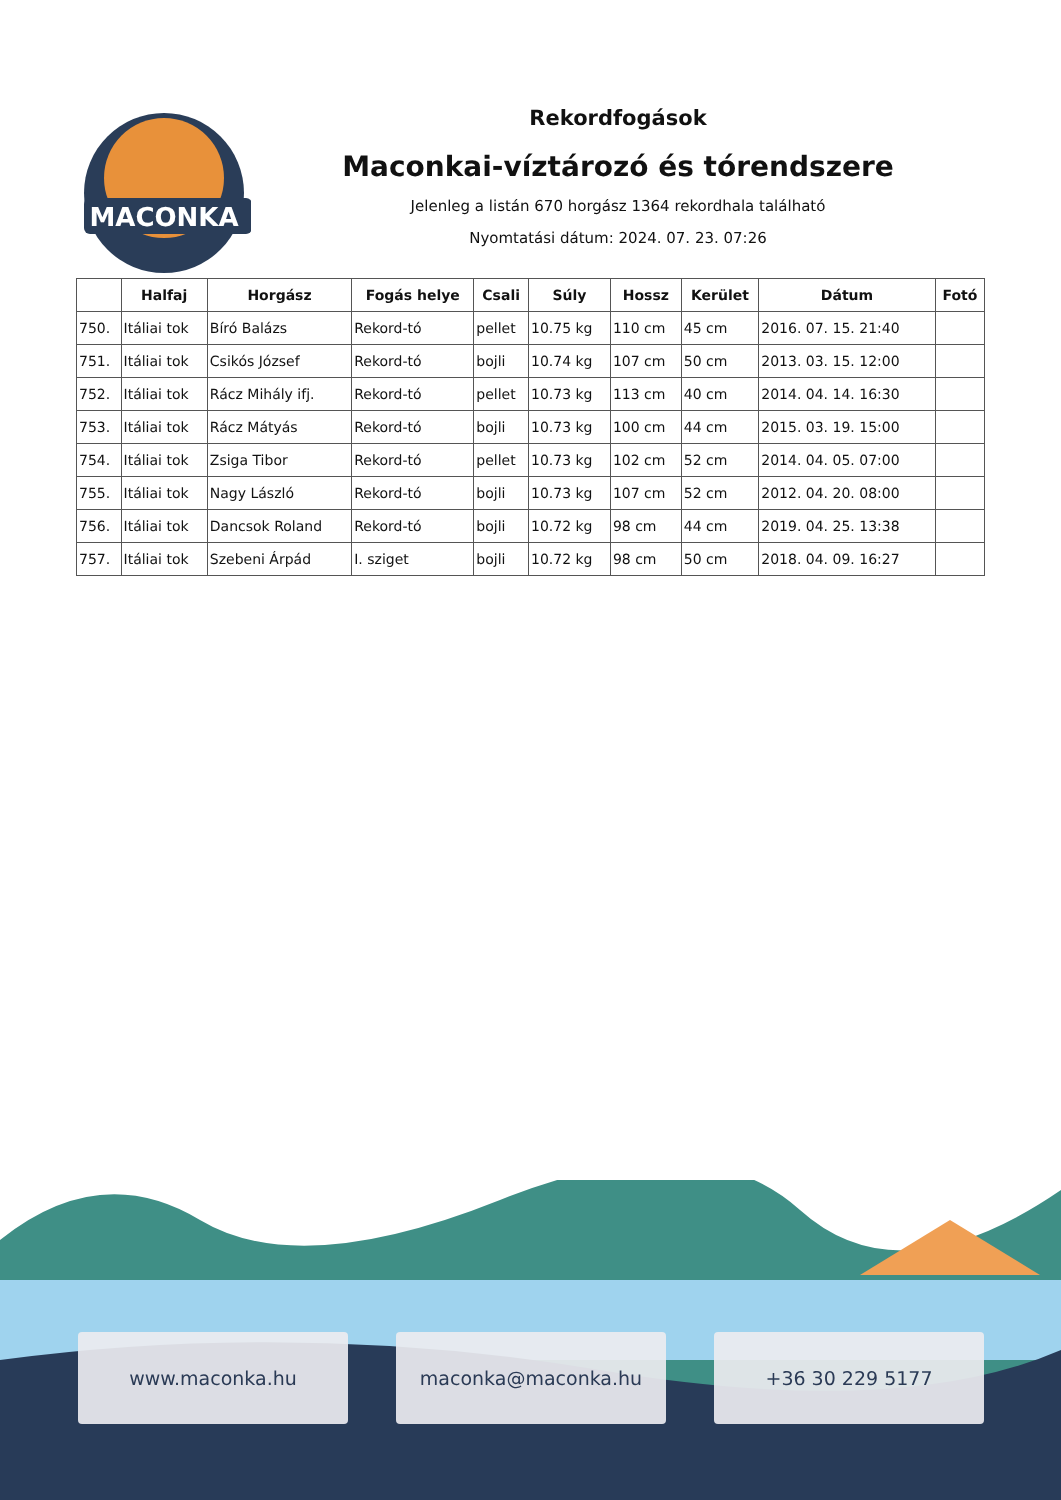MACONKA
Rekordfogások
Maconkai-víztározó és tórendszere
Jelenleg a listán 670 horgász 1364 rekordhala található
Nyomtatási dátum: 2024. 07. 23. 07:26
| | Halfaj | Horgász | Fogás helye | Csali | Súly | Hossz | Kerület | Dátum | Fotó |
| --- | --- | --- | --- | --- | --- | --- | --- | --- | --- |
| 750. | Itáliai tok | Bíró Balázs | Rekord-tó | pellet | 10.75 kg | 110 cm | 45 cm | 2016. 07. 15. 21:40 | |
| 751. | Itáliai tok | Csikós József | Rekord-tó | bojli | 10.74 kg | 107 cm | 50 cm | 2013. 03. 15. 12:00 | |
| 752. | Itáliai tok | Rácz Mihály ifj. | Rekord-tó | pellet | 10.73 kg | 113 cm | 40 cm | 2014. 04. 14. 16:30 | |
| 753. | Itáliai tok | Rácz Mátyás | Rekord-tó | bojli | 10.73 kg | 100 cm | 44 cm | 2015. 03. 19. 15:00 | |
| 754. | Itáliai tok | Zsiga Tibor | Rekord-tó | pellet | 10.73 kg | 102 cm | 52 cm | 2014. 04. 05. 07:00 | |
| 755. | Itáliai tok | Nagy László | Rekord-tó | bojli | 10.73 kg | 107 cm | 52 cm | 2012. 04. 20. 08:00 | |
| 756. | Itáliai tok | Dancsok Roland | Rekord-tó | bojli | 10.72 kg | 98 cm | 44 cm | 2019. 04. 25. 13:38 | |
| 757. | Itáliai tok | Szebeni Árpád | I. sziget | bojli | 10.72 kg | 98 cm | 50 cm | 2018. 04. 09. 16:27 | |
www.maconka.hu maconka@maconka.hu +36 30 229 5177